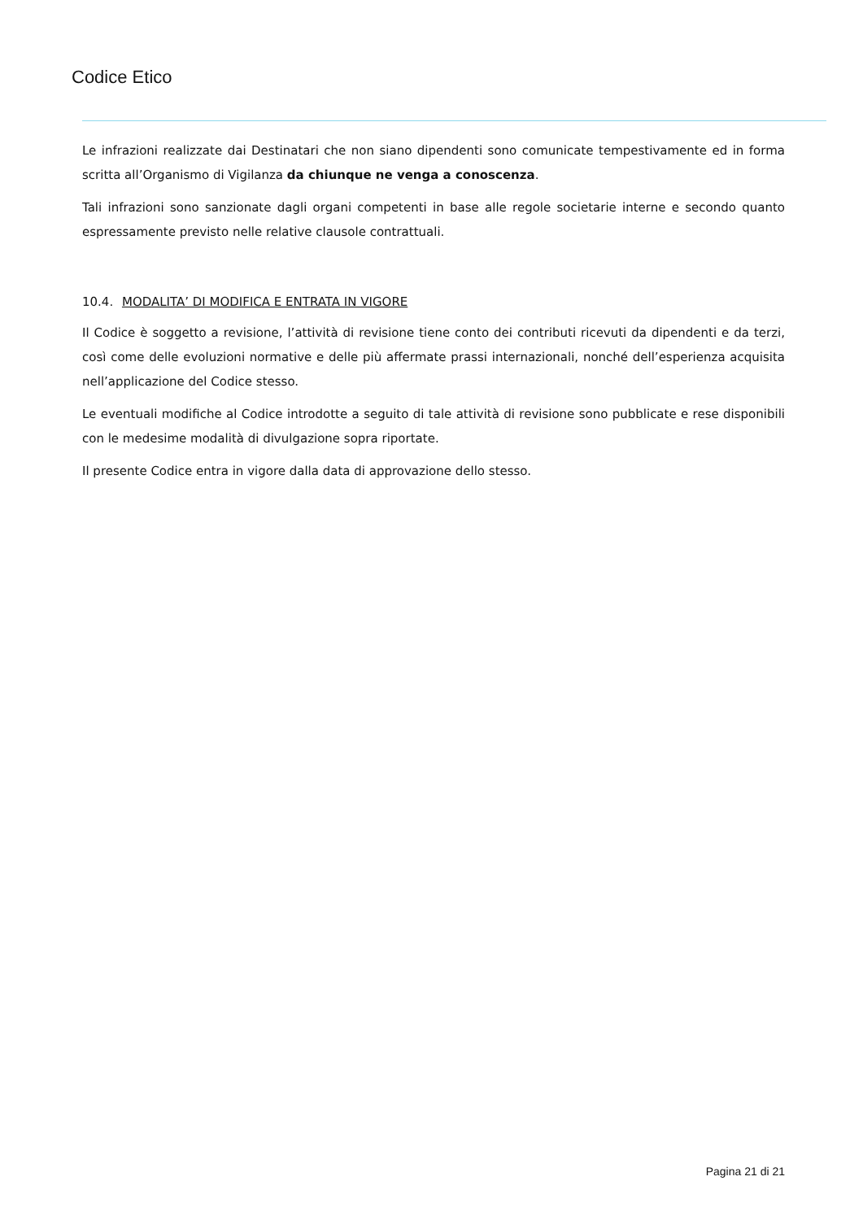Codice Etico
Le infrazioni realizzate dai Destinatari che non siano dipendenti sono comunicate tempestivamente ed in forma scritta all’Organismo di Vigilanza da chiunque ne venga a conoscenza.
Tali infrazioni sono sanzionate dagli organi competenti in base alle regole societarie interne e secondo quanto espressamente previsto nelle relative clausole contrattuali.
10.4. MODALITA’ DI MODIFICA E ENTRATA IN VIGORE
Il Codice è soggetto a revisione, l’attività di revisione tiene conto dei contributi ricevuti da dipendenti e da terzi, così come delle evoluzioni normative e delle più affermate prassi internazionali, nonché dell’esperienza acquisita nell’applicazione del Codice stesso.
Le eventuali modifiche al Codice introdotte a seguito di tale attività di revisione sono pubblicate e rese disponibili con le medesime modalità di divulgazione sopra riportate.
Il presente Codice entra in vigore dalla data di approvazione dello stesso.
Pagina 21 di 21